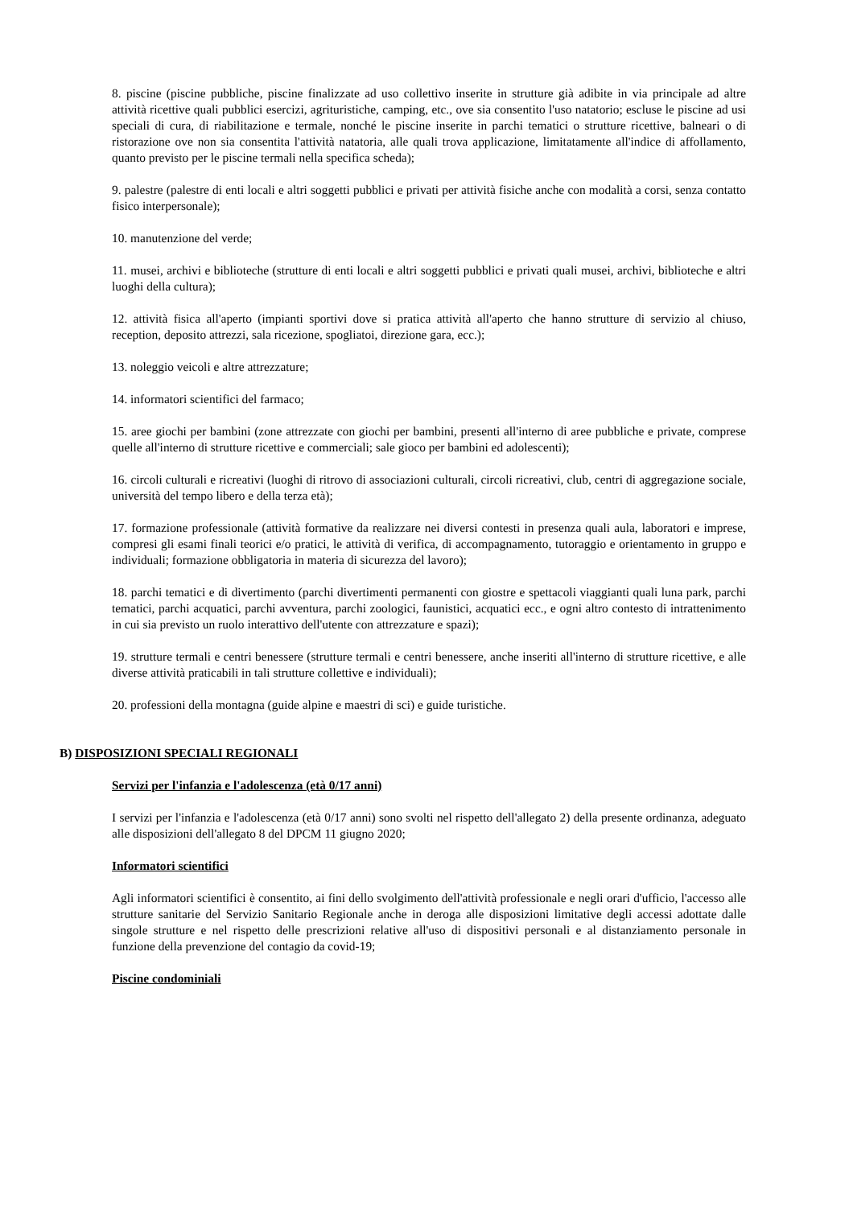8. piscine (piscine pubbliche, piscine finalizzate ad uso collettivo inserite in strutture già adibite in via principale ad altre attività ricettive quali pubblici esercizi, agrituristiche, camping, etc., ove sia consentito l'uso natatorio; escluse le piscine ad usi speciali di cura, di riabilitazione e termale, nonché le piscine inserite in parchi tematici o strutture ricettive, balneari o di ristorazione ove non sia consentita l'attività natatoria, alle quali trova applicazione, limitatamente all'indice di affollamento, quanto previsto per le piscine termali nella specifica scheda);
9. palestre (palestre di enti locali e altri soggetti pubblici e privati per attività fisiche anche con modalità a corsi, senza contatto fisico interpersonale);
10. manutenzione del verde;
11. musei, archivi e biblioteche (strutture di enti locali e altri soggetti pubblici e privati quali musei, archivi, biblioteche e altri luoghi della cultura);
12. attività fisica all'aperto (impianti sportivi dove si pratica attività all'aperto che hanno strutture di servizio al chiuso, reception, deposito attrezzi, sala ricezione, spogliatoi, direzione gara, ecc.);
13. noleggio veicoli e altre attrezzature;
14. informatori scientifici del farmaco;
15. aree giochi per bambini (zone attrezzate con giochi per bambini, presenti all'interno di aree pubbliche e private, comprese quelle all'interno di strutture ricettive e commerciali; sale gioco per bambini ed adolescenti);
16. circoli culturali e ricreativi (luoghi di ritrovo di associazioni culturali, circoli ricreativi, club, centri di aggregazione sociale, università del tempo libero e della terza età);
17. formazione professionale (attività formative da realizzare nei diversi contesti in presenza quali aula, laboratori e imprese, compresi gli esami finali teorici e/o pratici, le attività di verifica, di accompagnamento, tutoraggio e orientamento in gruppo e individuali; formazione obbligatoria in materia di sicurezza del lavoro);
18. parchi tematici e di divertimento (parchi divertimenti permanenti con giostre e spettacoli viaggianti quali luna park, parchi tematici, parchi acquatici, parchi avventura, parchi zoologici, faunistici, acquatici ecc., e ogni altro contesto di intrattenimento in cui sia previsto un ruolo interattivo dell'utente con attrezzature e spazi);
19. strutture termali e centri benessere (strutture termali e centri benessere, anche inseriti all'interno di strutture ricettive, e alle diverse attività praticabili in tali strutture collettive e individuali);
20. professioni della montagna (guide alpine e maestri di sci) e guide turistiche.
B) DISPOSIZIONI SPECIALI REGIONALI
Servizi per l'infanzia e l'adolescenza (età 0/17 anni)
I servizi per l'infanzia e l'adolescenza (età 0/17 anni) sono svolti nel rispetto dell'allegato 2) della presente ordinanza, adeguato alle disposizioni dell'allegato 8 del DPCM 11 giugno 2020;
Informatori scientifici
Agli informatori scientifici è consentito, ai fini dello svolgimento dell'attività professionale e negli orari d'ufficio, l'accesso alle strutture sanitarie del Servizio Sanitario Regionale anche in deroga alle disposizioni limitative degli accessi adottate dalle singole strutture e nel rispetto delle prescrizioni relative all'uso di dispositivi personali e al distanziamento personale in funzione della prevenzione del contagio da covid-19;
Piscine condominiali